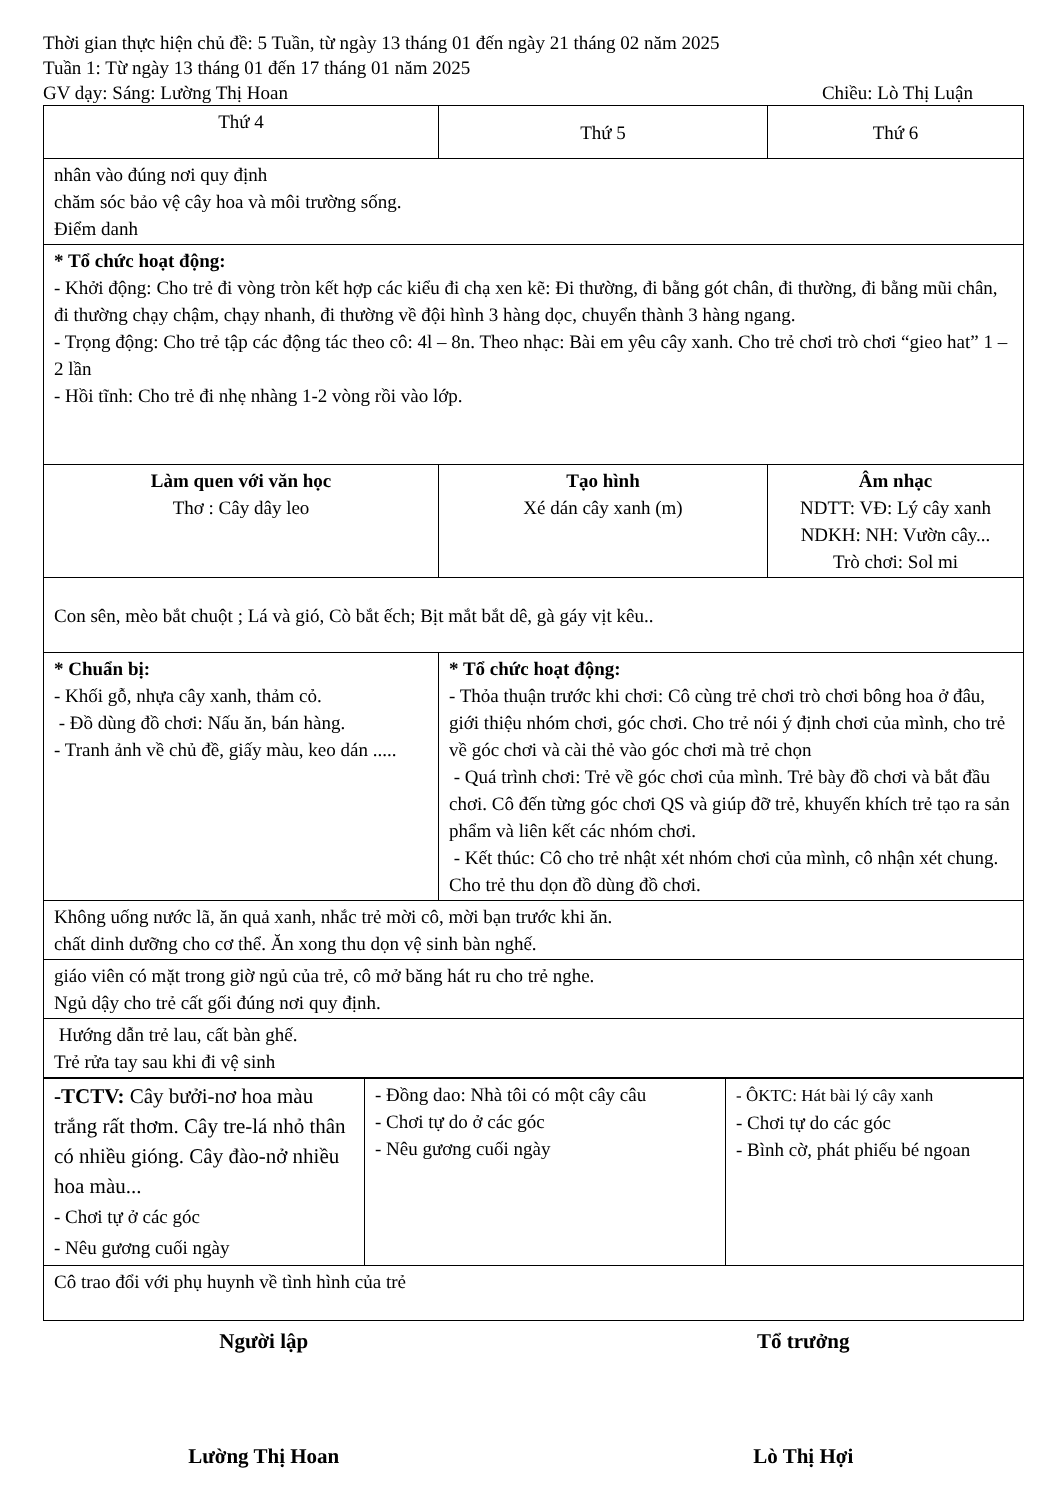Thời gian thực hiện chủ đề: 5 Tuần, từ ngày 13 tháng 01 đến ngày 21 tháng 02 năm 2025
Tuần 1: Từ ngày 13 tháng 01 đến 17 tháng 01 năm 2025
GV dạy: Sáng: Lường Thị Hoan Chiều: Lò Thị Luận
| Thứ 4 | Thứ 5 | Thứ 6 |
| nhân vào đúng nơi quy định chăm sóc bảo vệ cây hoa và môi trường sống. Điểm danh | | |
| * Tổ chức hoạt động: - Khởi động: Cho trẻ đi vòng tròn kết hợp các kiểu đi chạ xen kẽ: Đi thường, đi bằng gót chân, đi thường, đi bằng mũi chân, đi thường chạy chậm, chạy nhanh, đi thường về đội hình 3 hàng dọc, chuyển thành 3 hàng ngang. - Trọng động: Cho trẻ tập các động tác theo cô: 4l – 8n. Theo nhạc: Bài em yêu cây xanh. Cho trẻ chơi trò chơi “gieo hat” 1 – 2 lần - Hồi tĩnh: Cho trẻ đi nhẹ nhàng 1-2 vòng rồi vào lớp. | | |
| Làm quen với văn học Thơ : Cây dây leo | Tạo hình Xé dán cây xanh (m) | Âm nhạc NDTT: VĐ: Lý cây xanh NDKH: NH: Vườn cây... Trò chơi: Sol mi |
| Con sên, mèo bắt chuột ; Lá và gió, Cò bắt ếch; Bịt mắt bắt dê, gà gáy vịt kêu.. | | |
| * Chuẩn bị: - Khối gỗ, nhựa cây xanh, thảm cỏ. - Đồ dùng đồ chơi: Nấu ăn, bán hàng. - Tranh ảnh về chủ đề, giấy màu, keo dán ..... | * Tổ chức hoạt động: - Thỏa thuận trước khi chơi: Cô cùng trẻ chơi trò chơi bông hoa ở đâu, giới thiệu nhóm chơi, góc chơi. Cho trẻ nói ý định chơi của mình, cho trẻ về góc chơi và cài thẻ vào góc chơi mà trẻ chọn - Quá trình chơi: Trẻ về góc chơi của mình. Trẻ bày đồ chơi và bắt đầu chơi. Cô đến từng góc chơi QS và giúp đỡ trẻ, khuyến khích trẻ tạo ra sản phẩm và liên kết các nhóm chơi. - Kết thúc: Cô cho trẻ nhật xét nhóm chơi của mình, cô nhận xét chung. Cho trẻ thu dọn đồ dùng đồ chơi. | |
| Không uống nước lã, ăn quả xanh, nhắc trẻ mời cô, mời bạn trước khi ăn. chất dinh dưỡng cho cơ thể. Ăn xong thu dọn vệ sinh bàn nghế. | | |
| giáo viên có mặt trong giờ ngủ của trẻ, cô mở băng hát ru cho trẻ nghe. Ngủ dậy cho trẻ cất gối đúng nơi quy định. | | |
| Hướng dẫn trẻ lau, cất bàn ghế. Trẻ rửa tay sau khi đi vệ sinh | | |
| -TCTV: Cây bưởi-nơ hoa màu trắng rất thơm. Cây tre-lá nhỏ thân có nhiều gióng. Cây đào-nở nhiều hoa màu... - Chơi tự ở các góc - Nêu gương cuối ngày | - Đồng dao: Nhà tôi có một cây câu - Chơi tự do ở các góc - Nêu gương cuối ngày | - ÔKTC: Hát bài lý cây xanh - Chơi tự do các góc - Bình cờ, phát phiếu bé ngoan |
| Cô trao đổi với phụ huynh về tình hình của trẻ | | |
Người lập Tổ trưởng
Lường Thị Hoan Lò Thị Hợi